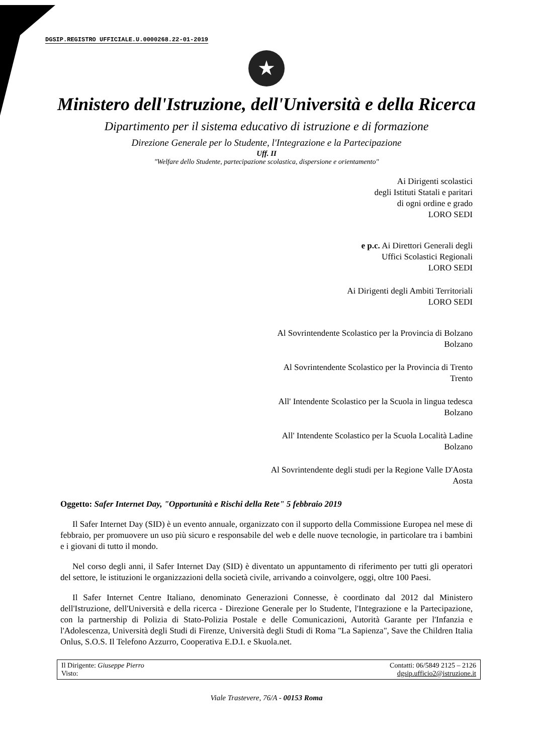DGSIP.REGISTRO UFFICIALE.U.0000268.22-01-2019
★
Ministero dell'Istruzione, dell'Università e della Ricerca
Dipartimento per il sistema educativo di istruzione e di formazione
Direzione Generale per lo Studente, l'Integrazione e la Partecipazione
Uff. II
"Welfare dello Studente, partecipazione scolastica, dispersione e orientamento"
Ai Dirigenti scolastici
degli Istituti Statali e paritari
di ogni ordine e grado
LORO SEDI
e p.c. Ai Direttori Generali degli
Uffici Scolastici Regionali
LORO SEDI
Ai Dirigenti degli Ambiti Territoriali
LORO SEDI
Al Sovrintendente Scolastico per la Provincia di Bolzano
Bolzano
Al Sovrintendente Scolastico per la Provincia di Trento
Trento
All' Intendente Scolastico per la Scuola in lingua tedesca
Bolzano
All' Intendente Scolastico per la Scuola Località Ladine
Bolzano
Al Sovrintendente degli studi per la Regione Valle D'Aosta
Aosta
Oggetto: Safer Internet Day, "Opportunità e Rischi della Rete" 5 febbraio 2019
Il Safer Internet Day (SID) è un evento annuale, organizzato con il supporto della Commissione Europea nel mese di febbraio, per promuovere un uso più sicuro e responsabile del web e delle nuove tecnologie, in particolare tra i bambini e i giovani di tutto il mondo.
Nel corso degli anni, il Safer Internet Day (SID) è diventato un appuntamento di riferimento per tutti gli operatori del settore, le istituzioni le organizzazioni della società civile, arrivando a coinvolgere, oggi, oltre 100 Paesi.
Il Safer Internet Centre Italiano, denominato Generazioni Connesse, è coordinato dal 2012 dal Ministero dell'Istruzione, dell'Università e della ricerca - Direzione Generale per lo Studente, l'Integrazione e la Partecipazione, con la partnership di Polizia di Stato-Polizia Postale e delle Comunicazioni, Autorità Garante per l'Infanzia e l'Adolescenza, Università degli Studi di Firenze, Università degli Studi di Roma "La Sapienza", Save the Children Italia Onlus, S.O.S. Il Telefono Azzurro, Cooperativa E.D.I. e Skuola.net.
| Il Dirigente: Giuseppe Pierro Visto: | Contatti: 06/5849 2125 – 2126 dgsip.ufficio2@istruzione.it |
Viale Trastevere, 76/A - 00153 Roma